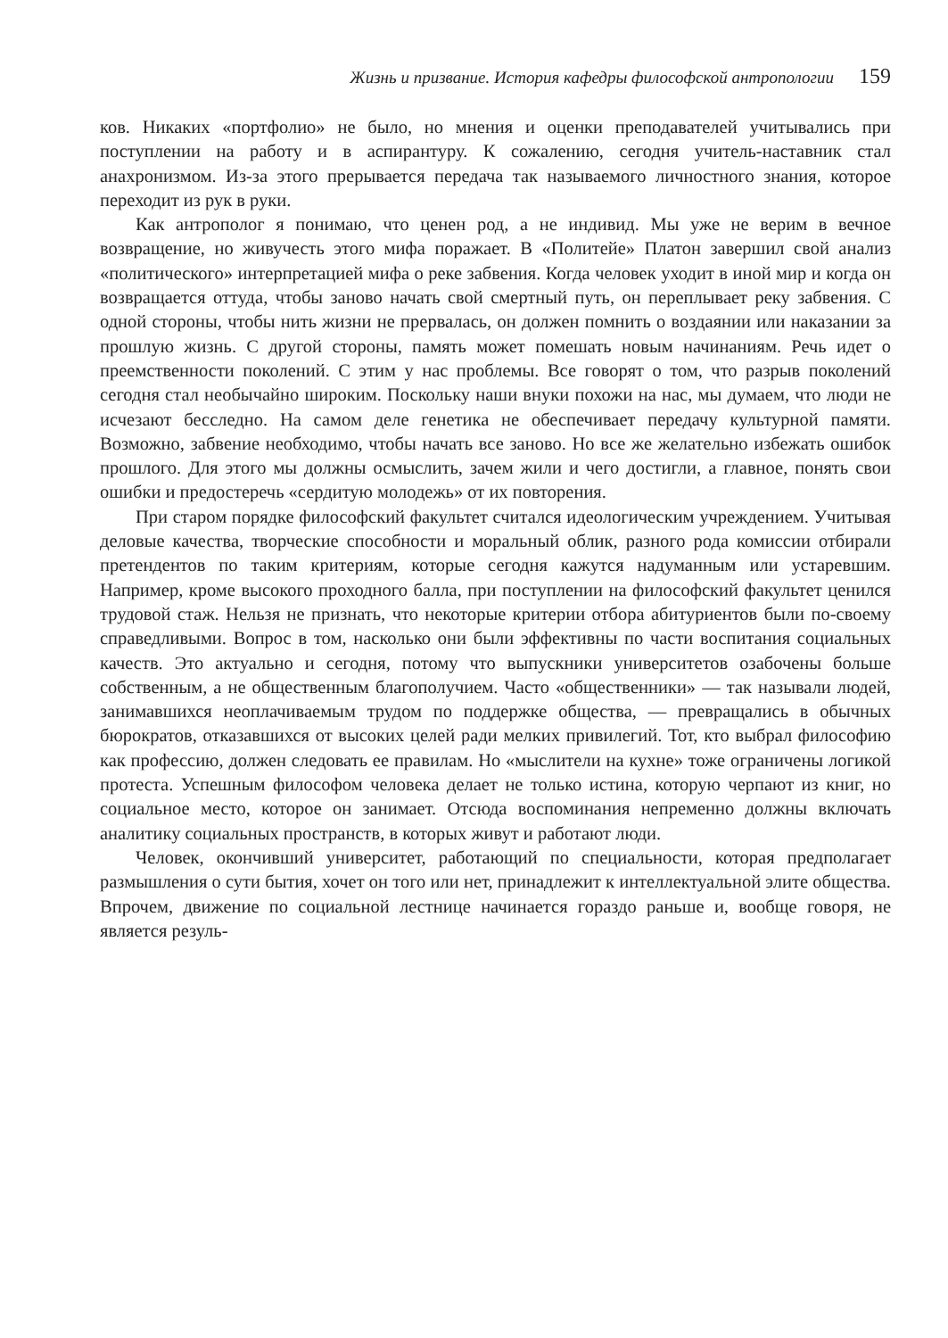Жизнь и призвание. История кафедры философской антропологии 159
ков. Никаких «портфолио» не было, но мнения и оценки преподавателей учитывались при поступлении на работу и в аспирантуру. К сожалению, сегодня учитель-наставник стал анахронизмом. Из-за этого прерывается передача так называемого личностного знания, которое переходит из рук в руки.
Как антрополог я понимаю, что ценен род, а не индивид. Мы уже не верим в вечное возвращение, но живучесть этого мифа поражает. В «Политейе» Платон завершил свой анализ «политического» интерпретацией мифа о реке забвения. Когда человек уходит в иной мир и когда он возвращается оттуда, чтобы заново начать свой смертный путь, он переплывает реку забвения. С одной стороны, чтобы нить жизни не прервалась, он должен помнить о воздаянии или наказании за прошлую жизнь. С другой стороны, память может помешать новым начинаниям. Речь идет о преемственности поколений. С этим у нас проблемы. Все говорят о том, что разрыв поколений сегодня стал необычайно широким. Поскольку наши внуки похожи на нас, мы думаем, что люди не исчезают бесследно. На самом деле генетика не обеспечивает передачу культурной памяти. Возможно, забвение необходимо, чтобы начать все заново. Но все же желательно избежать ошибок прошлого. Для этого мы должны осмыслить, зачем жили и чего достигли, а главное, понять свои ошибки и предостеречь «сердитую молодежь» от их повторения.
При старом порядке философский факультет считался идеологическим учреждением. Учитывая деловые качества, творческие способности и моральный облик, разного рода комиссии отбирали претендентов по таким критериям, которые сегодня кажутся надуманным или устаревшим. Например, кроме высокого проходного балла, при поступлении на философский факультет ценился трудовой стаж. Нельзя не признать, что некоторые критерии отбора абитуриентов были по-своему справедливыми. Вопрос в том, насколько они были эффективны по части воспитания социальных качеств. Это актуально и сегодня, потому что выпускники университетов озабочены больше собственным, а не общественным благополучием. Часто «общественники» — так называли людей, занимавшихся неоплачиваемым трудом по поддержке общества, — превращались в обычных бюрократов, отказавшихся от высоких целей ради мелких привилегий. Тот, кто выбрал философию как профессию, должен следовать ее правилам. Но «мыслители на кухне» тоже ограничены логикой протеста. Успешным философом человека делает не только истина, которую черпают из книг, но социальное место, которое он занимает. Отсюда воспоминания непременно должны включать аналитику социальных пространств, в которых живут и работают люди.
Человек, окончивший университет, работающий по специальности, которая предполагает размышления о сути бытия, хочет он того или нет, принадлежит к интеллектуальной элите общества. Впрочем, движение по социальной лестнице начинается гораздо раньше и, вообще говоря, не является резуль-